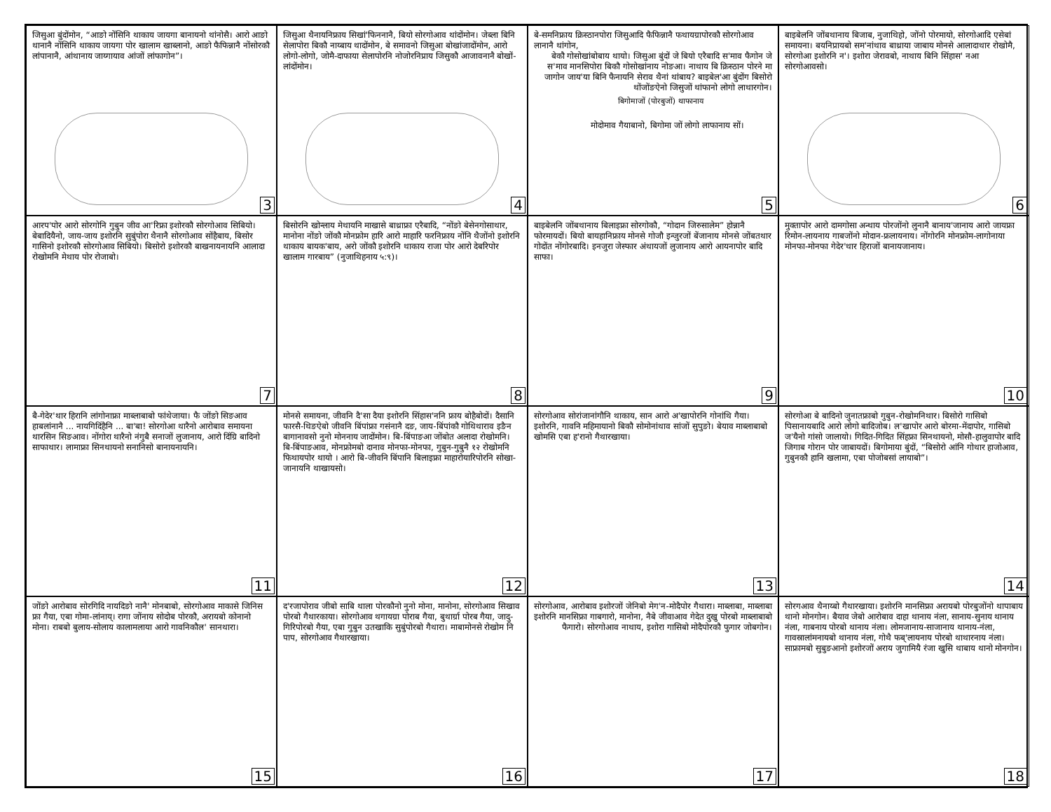जिसुआ बुंदोंमोन, “आङो नोंसिनि थाकाय जायगा बानायनो थांनोसै। आरो आङो थानानै नोंसिनि थाकाय जायगा पोर खालाम खाब्लानो, आङो फैफिन्नानै नोंसोरकौ लांपानानै, आंथानाय जाय्गायाव आंजों लांफागोन”।
3
जिसुआ थैनायनिफ्राय सिखां'फिननानै, बियो सोरगोआव थांदोंमोन। जेब्ला बिनि सेलापोरा बिकौ नाय्बाय थादोंमोन, बे समावनो जिसुआ बोखांजादोंमोन, आरो लोगो-लोगो, जोमै-दाफाया सेलापोरनि नोजोरनिप्राय जिसुकौ आजावनानै बोखों-लांदोंमोन।
4
बे-समनिफ्राय क्रिस्ठानपोरा जिसुआदि फैफिन्नानै फथायग्रापोरकौ सोरगोआव लानानै थांगोन,
बेकौ गोसोखांबोबाय थायो। जिसुआ बुंदों जे बियो एरैबादि स'माव फैगोन जे स'माव मानसिपोरा बिकौ गोसोखांनाय नोङआ। नाथाय बि क्रिस्ठान पोरने मा जागोन जाय'या बिनि फैनायनि सेराव थैनां थांबाय? बाइबेल'आ बुंदोंग बिसोरो थोंजोंङऐनो जिसुजों थांफानो लोगो लाथारगोन।
बिगोमाजों (पोरबुजों) थाफानाय
मोदोमाव गैयाबानो, बिगोमा जों लोगो लाफानाय सों।
5
बाइबेलनि जोंबथानाय बिजाब, नुजाथिहो, जोंनो पोरमायो, सोरगोआदि एसेबां समायना। बयनिप्रायबो सम'नांथाव बाथ्राया जाबाय मोनसे आलादाथार रोखोमै, सोरगोआ इशोरनि न'। इशोरा जेरावबो, नाथाय बिनि सिंहास' नआ सोरगोआवसो।
6
आरप'पोर आरो सोरगोनि गुबुन जीव आ'रिफ्रा इशोरकौ सोरगोआव सिबियो। बेबादियैनो, जाय-जाय इशोरनि सुबुंपोरा थैनानै सोरगोआव सोंहैबाय, बिसोर गासिनो इशोरकौ सोरगोआव सिबियो। बिसोरो इशोरकौ बाखनायनायनि आलादा रोखोमनि मेथाय पोर रोजाबो।
7
बिसोरनि खोन्लाय मेथायनि माखासे बाथ्राफ्रा एरैबादि, “नोंङो बेसेनगोसाथार, मानोना नोंङो जोंकौ मोनफ्रोम हारि आरो माहारि फरनिफ्राय नोंनि थैजोंनो इशोरनि थाकाय बायक'बाय, अरो जोंकौ इशोरनि थाकाय राजा पोर आरो देबरिपोर खालाम गारबाय” (नुजाथिहनाय ५:९)।
8
बाइबेलनि जोंबथानाय बिलाइफ्रा सोरगोकौ, “गोदान जिरुसालेम” होन्नानै फोरमायदों। बियो बायहानिफ्राय मोनसे गोजौ इन्जुरजों बेंजानाय मोनसे जोंबतथार गोदोंत नोंगोरबादि। इनजुरा जेस्फार अंथायजों लुजानाय आरो आयनापोर बादि साफा।
9
मुक्तापोर आरो दामगोसा अन्थाय पोरजोंनो लुनानै बानाय'जानाय आरो जायफ्रा रिमोन-लायनाय गाबजोंनो मोदान-फ्रलायनाय। नोंगोरनि मोनफ्रोम-लागोनाया मोनफा-मोनफा गेदेर'थार हिराजों बानायजानाय।
10
बै-गेदेर'थार हिरानि लांगोनाफ्रा माब्लाबाबो फांथेजाया। फै जोंङो सिङआव हाबलांनानै ... नायगिदिंहैनि ... बा'बा! सोरगोआ थारैनो आरोबाव समायना थारसिन सिङआव। नोंगोरा थारैनो नंगुबै सनाजों लुजानाय, आरो दिंग्रि बादिनो साफाथार। लामाफ्रा सिनथायनो सनानिसो बानायनायनि।
11
मोनसे समायना, जीवनि दै'सा दैया इशोरनि सिंहास'ननि फ्राय बोहैबोदों। दैसानि फारसै-थिङऐबो जीवनि बिंपांफ्रा गसंनानै दङ, जाय-बिंपांकौ गोथिथाराव इङैन बागानावसो नुनो मोननाय जादोंमोन। बि-बिंपाङआ जोंबोत अलादा रोखोमनि। बि-बिंपाङआव, मोनफ्रोमबो दानाव मोनफा-मोनफा, गुबुन-गुबुनै १२ रोखोमनि फिथायपोर थायो । आरो बि-जीवनि बिंपानि बिलाइफ्रा माहारोयारिपोरनि सोखा-जानायनि थाखायसो।
12
सोरगोआव सोरांजानांगौनि थाकाय, सान आरो अ'खापोरनि गोनांथि गैया। इशोरनि, गावनि महिमायानो बिकौ सोमोनांथाव सांजों सुपुङो। बेयाव माब्लाबाबो खोमसि एबा ह'रानो गैथारखाया।
13
सोरगोआ बे बादिनो जुनातफ्राबो गुबुन-रोखोमनिथार। बिसोरो गासिबो पिसानायबादि आरो लोगो बादिजोब। ल'खापोर आरो बोरमा-मेंदापोर, गासिबो ज'यैनो गांसो जालायो। गिदित-गिदित सिंहफ्रा सिनथायनो, मोसौ-हालुवापोर बादि जिगाब गोरान पोर जाबायदों। बिगोमाया बुंदों, “बिसोरो आंनि गोथार हाजोआव, गुबुनकौ हानि खलामा, एबा पोजोबसां लायाबो”।
14
जोंङो आरोबाव सोरगिदि नायदिङो नानै' मोनबाबो, सोरगोआव माकासे जिनिस फ्रा गैया, एबा गोमा-लांनाय्। रागा जोंनाय सोदोब पोरकौ, अरायबो कोनानो मोना। राबबो बुलाय-सोलाय कालामलाया आरो गावनिकौल' सानथारा।
15
द'रजापोराव जीबो साबि थाला पोरकौनो नुनो मोना, मानोना, सोरगोआव सिखाव पोरबो गैथारकाया। सोरगोआव थगायग्रा पोराब गैया, बुथार्ग्रा पोरब गैया, जादु-गिरिपोरबो गैया, एबा गुबुन उतखाकि सुबुंपोरबो गैथारा। माबामोनसे रोखोम नि पाप, सोरगोआव गैथारखाया।
16
सोरगोआव, आरोबाव इशोरजों जेनिबो मेग'न-मोदैपोर गैथारा। माब्लाबा, माब्लाबा इशोरनि मानसिफ्रा गाबगारो, मानोना, नैबे जीवाआव गेदेत दुखु पोरबो माब्लाबाबो फैगारो। सोरगोआव नाथाय, इशोरा गासिबो मोदैपोरकौ फुगार जोबगोन।
17
सोरगआव थैनाय्बो गैथारखाया। इशोरनि मानसिफ्रा अरायबो पोरबुजोंनो थापाबाय थानो मोनगोन। बैयाव जेबो आरोबाव दाहा थानाय नंला, सानाय-सुनाय थानाय नंला, गाबनाय पोरबो थानाय नंला। लोमजानाय-साजानाय थानाय-नंला, गावस्रालांमनायबो थानाय नंला, गोथै फब्'लायनाय पोरबो थाथारनाय नंला। साफ्रामबो सुबुङआनो इशोरजों अराय जुगामियै रंजा खुसि थाबाय थानो मोनगोन।
18